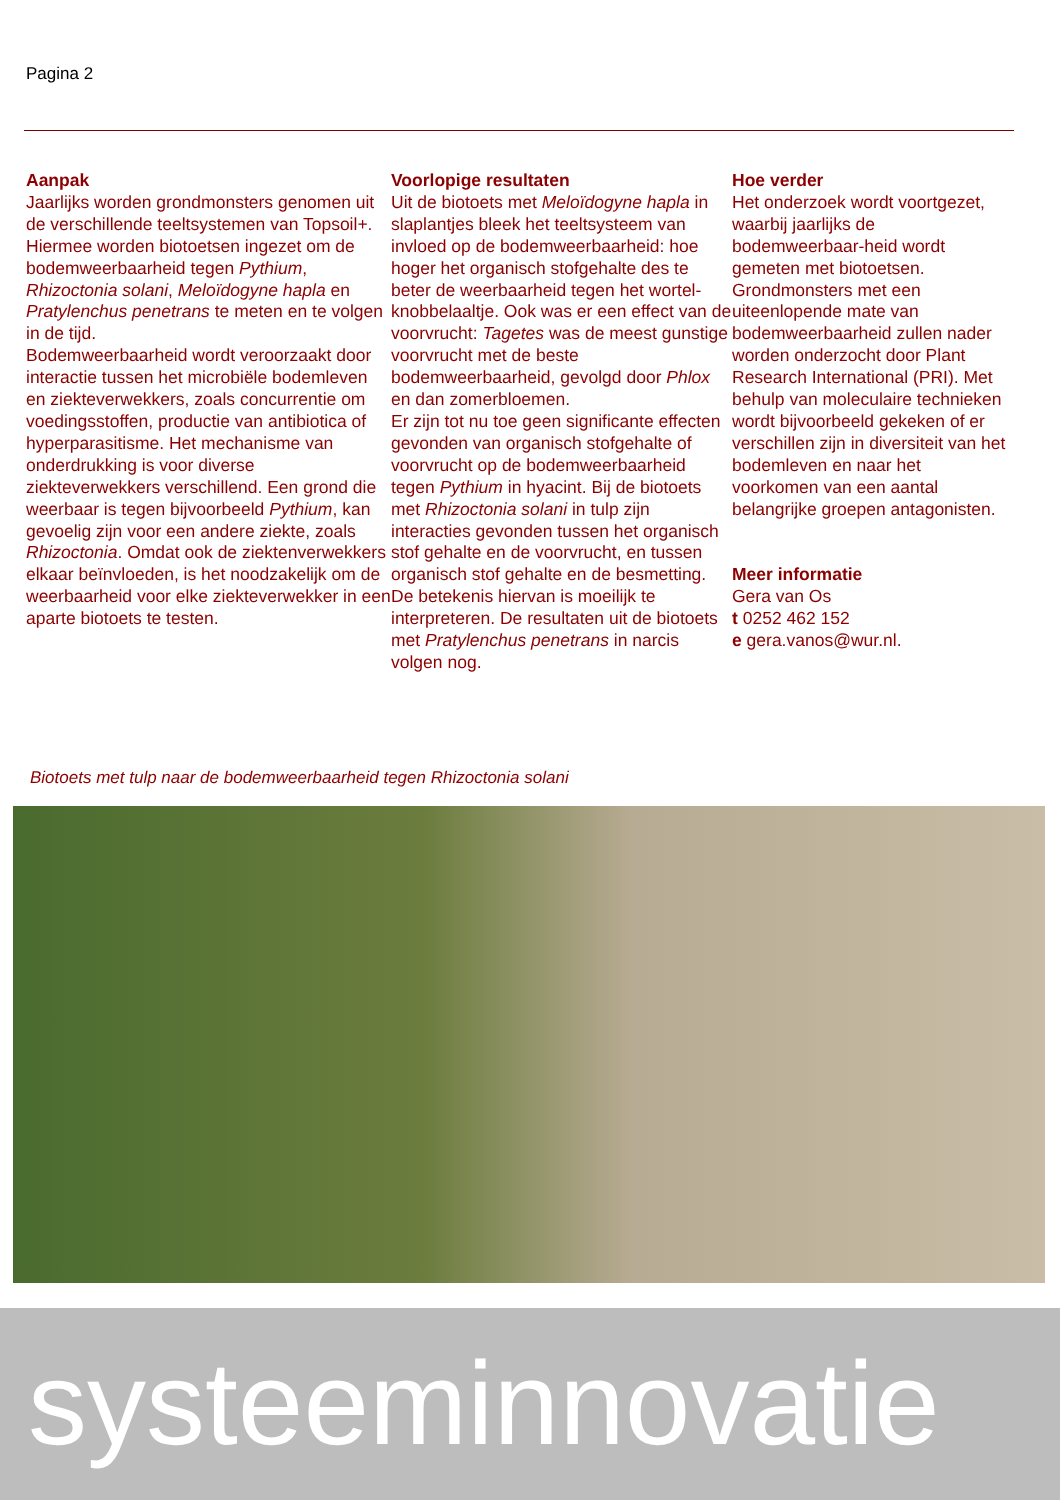Pagina 2
Aanpak
Jaarlijks worden grondmonsters genomen uit de verschillende teeltsystemen van Topsoil+. Hiermee worden biotoetsen ingezet om de bodemweerbaarheid tegen Pythium, Rhizoctonia solani, Meloïdogyne hapla en Pratylenchus penetrans te meten en te volgen in de tijd.
Bodemweerbaarheid wordt veroorzaakt door interactie tussen het microbiële bodemleven en ziekteverwekkers, zoals concurrentie om voedingsstoffen, productie van antibiotica of hyperparasitisme. Het mechanisme van onderdrukking is voor diverse ziekteverwekkers verschillend. Een grond die weerbaar is tegen bijvoorbeeld Pythium, kan gevoelig zijn voor een andere ziekte, zoals Rhizoctonia. Omdat ook de ziektenverwekkers elkaar beïnvloeden, is het noodzakelijk om de weerbaarheid voor elke ziekteverwekker in een aparte biotoets te testen.
Voorlopige resultaten
Uit de biotoets met Meloïdogyne hapla in slaplantjes bleek het teeltsysteem van invloed op de bodemweerbaarheid: hoe hoger het organisch stofgehalte des te beter de weerbaarheid tegen het wortel-knobbelaaltje. Ook was er een effect van de voorvrucht: Tagetes was de meest gunstige voorvrucht met de beste bodemweerbaarheid, gevolgd door Phlox en dan zomerbloemen.
Er zijn tot nu toe geen significante effecten gevonden van organisch stofgehalte of voorvrucht op de bodemweerbaarheid tegen Pythium in hyacint. Bij de biotoets met Rhizoctonia solani in tulp zijn interacties gevonden tussen het organisch stof gehalte en de voorvrucht, en tussen organisch stof gehalte en de besmetting. De betekenis hiervan is moeilijk te interpreteren. De resultaten uit de biotoets met Pratylenchus penetrans in narcis volgen nog.
Hoe verder
Het onderzoek wordt voortgezet, waarbij jaarlijks de bodemweerbaar-heid wordt gemeten met biotoetsen. Grondmonsters met een uiteenlopende mate van bodemweerbaarheid zullen nader worden onderzocht door Plant Research International (PRI). Met behulp van moleculaire technieken wordt bijvoorbeeld gekeken of er verschillen zijn in diversiteit van het bodemleven en naar het voorkomen van een aantal belangrijke groepen antagonisten.
Meer informatie
Gera van Os
t 0252 462 152
e gera.vanos@wur.nl.
Biotoets met tulp naar de bodemweerbaarheid tegen Rhizoctonia solani
systeeminnovatie